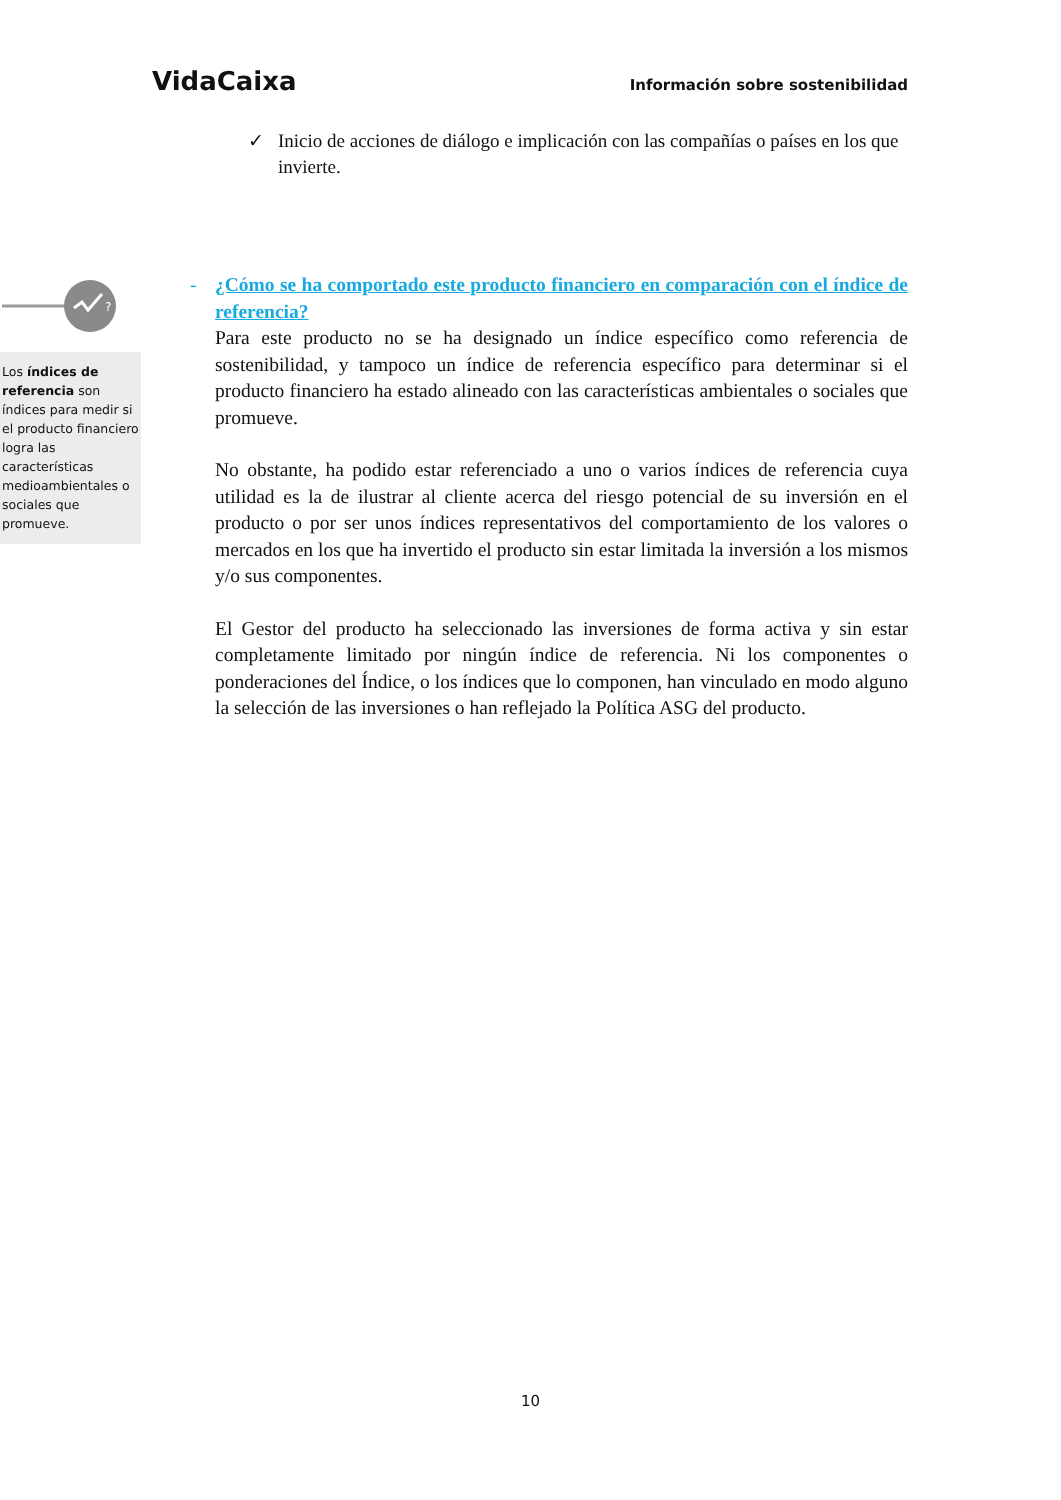VidaCaixa Información sobre sostenibilidad
✓ Inicio de acciones de diálogo e implicación con las compañías o países en los que invierte.
?
Los índices de referencia son índices para medir si el producto financiero logra las características medioambientales o sociales que promueve.
- ¿Cómo se ha comportado este producto financiero en comparación con el índice de referencia?
Para este producto no se ha designado un índice específico como referencia de sostenibilidad, y tampoco un índice de referencia específico para determinar si el producto financiero ha estado alineado con las características ambientales o sociales que promueve.
No obstante, ha podido estar referenciado a uno o varios índices de referencia cuya utilidad es la de ilustrar al cliente acerca del riesgo potencial de su inversión en el producto o por ser unos índices representativos del comportamiento de los valores o mercados en los que ha invertido el producto sin estar limitada la inversión a los mismos y/o sus componentes.
El Gestor del producto ha seleccionado las inversiones de forma activa y sin estar completamente limitado por ningún índice de referencia. Ni los componentes o ponderaciones del Índice, o los índices que lo componen, han vinculado en modo alguno la selección de las inversiones o han reflejado la Política ASG del producto.
10